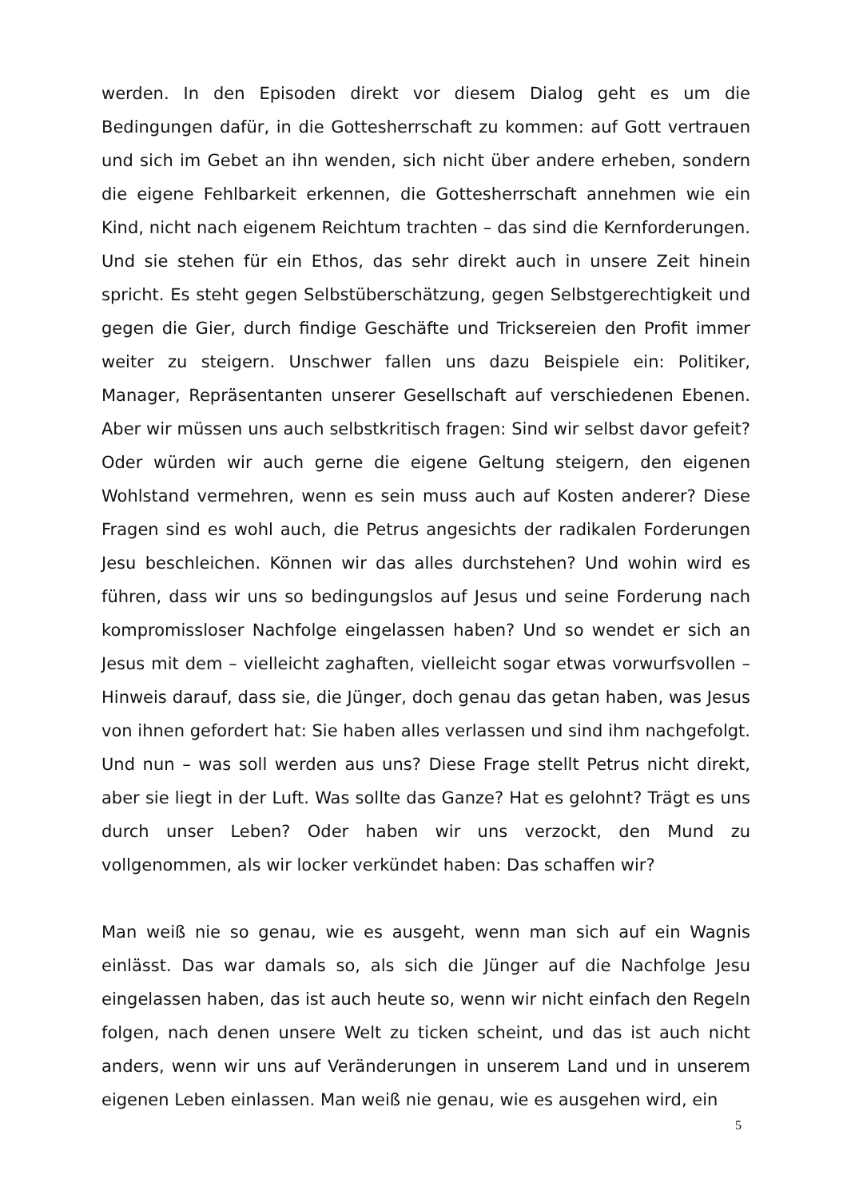werden. In den Episoden direkt vor diesem Dialog geht es um die Bedingungen dafür, in die Gottesherrschaft zu kommen: auf Gott vertrauen und sich im Gebet an ihn wenden, sich nicht über andere erheben, sondern die eigene Fehlbarkeit erkennen, die Gottesherrschaft annehmen wie ein Kind, nicht nach eigenem Reichtum trachten – das sind die Kernforderungen. Und sie stehen für ein Ethos, das sehr direkt auch in unsere Zeit hinein spricht. Es steht gegen Selbstüberschätzung, gegen Selbstgerechtigkeit und gegen die Gier, durch findige Geschäfte und Tricksereien den Profit immer weiter zu steigern. Unschwer fallen uns dazu Beispiele ein: Politiker, Manager, Repräsentanten unserer Gesellschaft auf verschiedenen Ebenen. Aber wir müssen uns auch selbstkritisch fragen: Sind wir selbst davor gefeit? Oder würden wir auch gerne die eigene Geltung steigern, den eigenen Wohlstand vermehren, wenn es sein muss auch auf Kosten anderer? Diese Fragen sind es wohl auch, die Petrus angesichts der radikalen Forderungen Jesu beschleichen. Können wir das alles durchstehen? Und wohin wird es führen, dass wir uns so bedingungslos auf Jesus und seine Forderung nach kompromissloser Nachfolge eingelassen haben? Und so wendet er sich an Jesus mit dem – vielleicht zaghaften, vielleicht sogar etwas vorwurfsvollen – Hinweis darauf, dass sie, die Jünger, doch genau das getan haben, was Jesus von ihnen gefordert hat: Sie haben alles verlassen und sind ihm nachgefolgt. Und nun – was soll werden aus uns? Diese Frage stellt Petrus nicht direkt, aber sie liegt in der Luft. Was sollte das Ganze? Hat es gelohnt? Trägt es uns durch unser Leben? Oder haben wir uns verzockt, den Mund zu vollgenommen, als wir locker verkündet haben: Das schaffen wir?
Man weiß nie so genau, wie es ausgeht, wenn man sich auf ein Wagnis einlässt. Das war damals so, als sich die Jünger auf die Nachfolge Jesu eingelassen haben, das ist auch heute so, wenn wir nicht einfach den Regeln folgen, nach denen unsere Welt zu ticken scheint, und das ist auch nicht anders, wenn wir uns auf Veränderungen in unserem Land und in unserem eigenen Leben einlassen. Man weiß nie genau, wie es ausgehen wird, ein
5